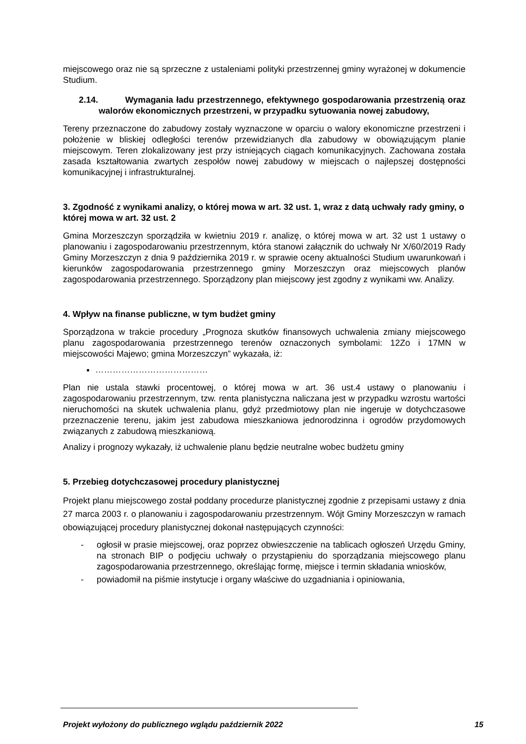miejscowego oraz nie są sprzeczne z ustaleniami polityki przestrzennej gminy wyrażonej w dokumencie Studium.
2.14. Wymagania ładu przestrzennego, efektywnego gospodarowania przestrzenią oraz walorów ekonomicznych przestrzeni, w przypadku sytuowania nowej zabudowy,
Tereny przeznaczone do zabudowy zostały wyznaczone w oparciu o walory ekonomiczne przestrzeni i położenie w bliskiej odległości terenów przewidzianych dla zabudowy w obowiązującym planie miejscowym. Teren zlokalizowany jest przy istniejących ciągach komunikacyjnych. Zachowana została zasada kształtowania zwartych zespołów nowej zabudowy w miejscach o najlepszej dostępności komunikacyjnej i infrastrukturalnej.
3. Zgodność z wynikami analizy, o której mowa w art. 32 ust. 1, wraz z datą uchwały rady gminy, o której mowa w art. 32 ust. 2
Gmina Morzeszczyn sporządziła w kwietniu 2019 r. analizę, o której mowa w art. 32 ust 1 ustawy o planowaniu i zagospodarowaniu przestrzennym, która stanowi załącznik do uchwały Nr X/60/2019 Rady Gminy Morzeszczyn z dnia 9 października 2019 r. w sprawie oceny aktualności Studium uwarunkowań i kierunków zagospodarowania przestrzennego gminy Morzeszczyn oraz miejscowych planów zagospodarowania przestrzennego. Sporządzony plan miejscowy jest zgodny z wynikami ww. Analizy.
4. Wpływ na finanse publiczne, w tym budżet gminy
Sporządzona w trakcie procedury „Prognoza skutków finansowych uchwalenia zmiany miejscowego planu zagospodarowania przestrzennego terenów oznaczonych symbolami: 12Zo i 17MN w miejscowości Majewo; gmina Morzeszczyn” wykazała, iż:
…………………………………
Plan nie ustala stawki procentowej, o której mowa w art. 36 ust.4 ustawy o planowaniu i zagospodarowaniu przestrzennym, tzw. renta planistyczna naliczana jest w przypadku wzrostu wartości nieruchomości na skutek uchwalenia planu, gdyż przedmiotowy plan nie ingeruje w dotychczasowe przeznaczenie terenu, jakim jest zabudowa mieszkaniowa jednorodzinna i ogrodów przydomowych związanych z zabudową mieszkaniową.
Analizy i prognozy wykazały, iż uchwalenie planu będzie neutralne wobec budżetu gminy
5. Przebieg dotychczasowej procedury planistycznej
Projekt planu miejscowego został poddany procedurze planistycznej zgodnie z przepisami ustawy z dnia 27 marca 2003 r. o planowaniu i zagospodarowaniu przestrzennym. Wójt Gminy Morzeszczyn w ramach obowiązującej procedury planistycznej dokonał następujących czynności:
- ogłosił w prasie miejscowej, oraz poprzez obwieszczenie na tablicach ogłoszeń Urzędu Gminy, na stronach BIP o podjęciu uchwały o przystąpieniu do sporządzania miejscowego planu zagospodarowania przestrzennego, określając formę, miejsce i termin składania wniosków,
- powiadomił na piśmie instytucje i organy właściwe do uzgadniania i opiniowania,
Projekt wyłożony do publicznego wglądu październik 2022 15